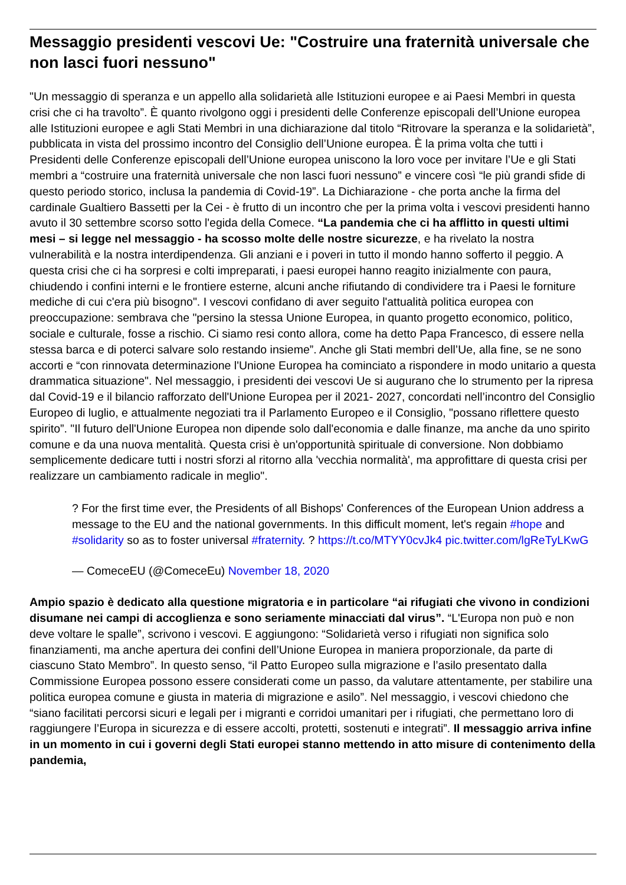Messaggio presidenti vescovi Ue: "Costruire una fraternità universale che non lasci fuori nessuno"
"Un messaggio di speranza e un appello alla solidarietà alle Istituzioni europee e ai Paesi Membri in questa crisi che ci ha travolto”. È quanto rivolgono oggi i presidenti delle Conferenze episcopali dell’Unione europea alle Istituzioni europee e agli Stati Membri in una dichiarazione dal titolo “Ritrovare la speranza e la solidarietà”, pubblicata in vista del prossimo incontro del Consiglio dell’Unione europea. È la prima volta che tutti i Presidenti delle Conferenze episcopali dell’Unione europea uniscono la loro voce per invitare l’Ue e gli Stati membri a “costruire una fraternità universale che non lasci fuori nessuno” e vincere così “le più grandi sfide di questo periodo storico, inclusa la pandemia di Covid-19”. La Dichiarazione - che porta anche la firma del cardinale Gualtiero Bassetti per la Cei - è frutto di un incontro che per la prima volta i vescovi presidenti hanno avuto il 30 settembre scorso sotto l'egida della Comece. “La pandemia che ci ha afflitto in questi ultimi mesi – si legge nel messaggio - ha scosso molte delle nostre sicurezze, e ha rivelato la nostra vulnerabilità e la nostra interdipendenza. Gli anziani e i poveri in tutto il mondo hanno sofferto il peggio. A questa crisi che ci ha sorpresi e colti impreparati, i paesi europei hanno reagito inizialmente con paura, chiudendo i confini interni e le frontiere esterne, alcuni anche rifiutando di condividere tra i Paesi le forniture mediche di cui c'era più bisogno". I vescovi confidano di aver seguito l'attualità politica europea con preoccupazione: sembrava che "persino la stessa Unione Europea, in quanto progetto economico, politico, sociale e culturale, fosse a rischio. Ci siamo resi conto allora, come ha detto Papa Francesco, di essere nella stessa barca e di poterci salvare solo restando insieme”. Anche gli Stati membri dell’Ue, alla fine, se ne sono accorti e “con rinnovata determinazione l'Unione Europea ha cominciato a rispondere in modo unitario a questa drammatica situazione". Nel messaggio, i presidenti dei vescovi Ue si augurano che lo strumento per la ripresa dal Covid-19 e il bilancio rafforzato dell'Unione Europea per il 2021- 2027, concordati nell’incontro del Consiglio Europeo di luglio, e attualmente negoziati tra il Parlamento Europeo e il Consiglio, "possano riflettere questo spirito”. "Il futuro dell'Unione Europea non dipende solo dall'economia e dalle finanze, ma anche da uno spirito comune e da una nuova mentalità. Questa crisi è un'opportunità spirituale di conversione. Non dobbiamo semplicemente dedicare tutti i nostri sforzi al ritorno alla 'vecchia normalità', ma approfittare di questa crisi per realizzare un cambiamento radicale in meglio".
? For the first time ever, the Presidents of all Bishops' Conferences of the European Union address a message to the EU and the national governments. In this difficult moment, let's regain #hope and #solidarity so as to foster universal #fraternity. ? https://t.co/MTYY0cvJk4 pic.twitter.com/lgReTyLKwG
— ComeceEU (@ComeceEu) November 18, 2020
Ampio spazio è dedicato alla questione migratoria e in particolare “ai rifugiati che vivono in condizioni disumane nei campi di accoglienza e sono seriamente minacciati dal virus”. “L'Europa non può e non deve voltare le spalle”, scrivono i vescovi. E aggiungono: “Solidarietà verso i rifugiati non significa solo finanziamenti, ma anche apertura dei confini dell’Unione Europea in maniera proporzionale, da parte di ciascuno Stato Membro”. In questo senso, “il Patto Europeo sulla migrazione e l’asilo presentato dalla Commissione Europea possono essere considerati come un passo, da valutare attentamente, per stabilire una politica europea comune e giusta in materia di migrazione e asilo”. Nel messaggio, i vescovi chiedono che “siano facilitati percorsi sicuri e legali per i migranti e corridoi umanitari per i rifugiati, che permettano loro di raggiungere l’Europa in sicurezza e di essere accolti, protetti, sostenuti e integrati”. Il messaggio arriva infine in un momento in cui i governi degli Stati europei stanno mettendo in atto misure di contenimento della pandemia,